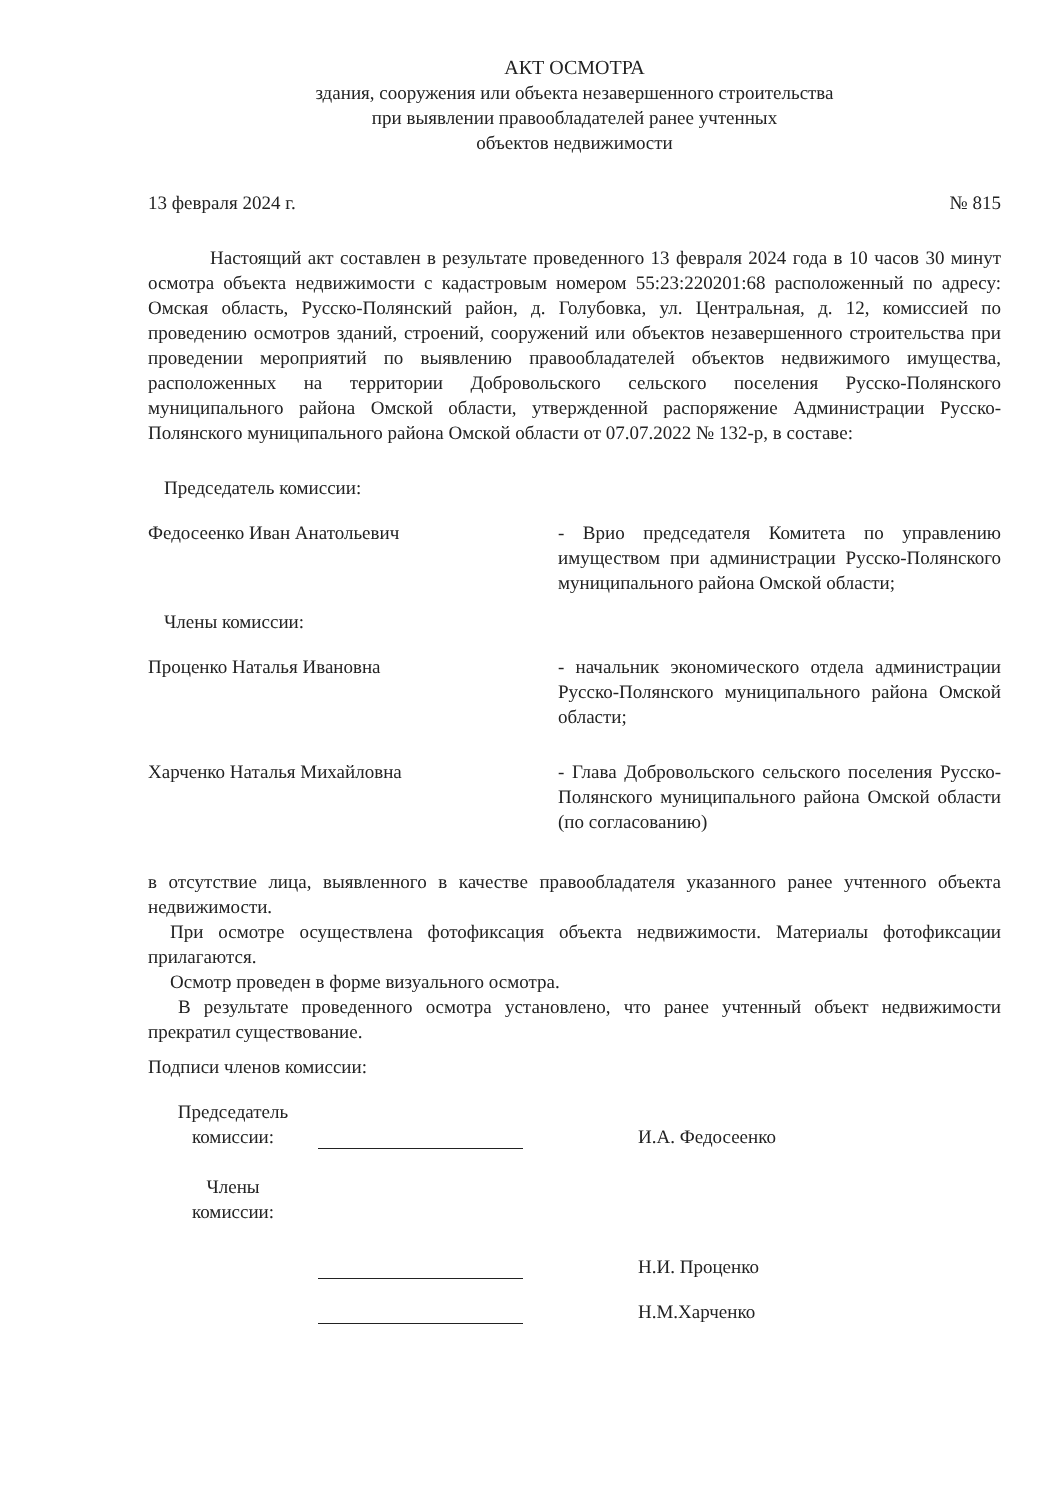АКТ ОСМОТРА
здания, сооружения или объекта незавершенного строительства
при выявлении правообладателей ранее учтенных
объектов недвижимости
13 февраля 2024 г. № 815
Настоящий акт составлен в результате проведенного 13 февраля 2024 года в 10 часов 30 минут осмотра объекта недвижимости с кадастровым номером 55:23:220201:68 расположенный по адресу: Омская область, Русско-Полянский район, д. Голубовка, ул. Центральная, д. 12, комиссией по проведению осмотров зданий, строений, сооружений или объектов незавершенного строительства при проведении мероприятий по выявлению правообладателей объектов недвижимого имущества, расположенных на территории Добровольского сельского поселения Русско-Полянского муниципального района Омской области, утвержденной распоряжение Администрации Русско-Полянского муниципального района Омской области от 07.07.2022 № 132-р, в составе:
Председатель комиссии:
Федосеенко Иван Анатольевич - Врио председателя Комитета по управлению имуществом при администрации Русско-Полянского муниципального района Омской области;
Члены комиссии:
Проценко Наталья Ивановна - начальник экономического отдела администрации Русско-Полянского муниципального района Омской области;
Харченко Наталья Михайловна - Глава Добровольского сельского поселения Русско-Полянского муниципального района Омской области (по согласованию)
в отсутствие лица, выявленного в качестве правообладателя указанного ранее учтенного объекта недвижимости.
При осмотре осуществлена фотофиксация объекта недвижимости. Материалы фотофиксации прилагаются.
Осмотр проведен в форме визуального осмотра.
В результате проведенного осмотра установлено, что ранее учтенный объект недвижимости прекратил существование.
Подписи членов комиссии:
Председатель
комиссии:
И.А. Федосеенко
Члены
комиссии:
Н.И. Проценко
Н.М.Харченко